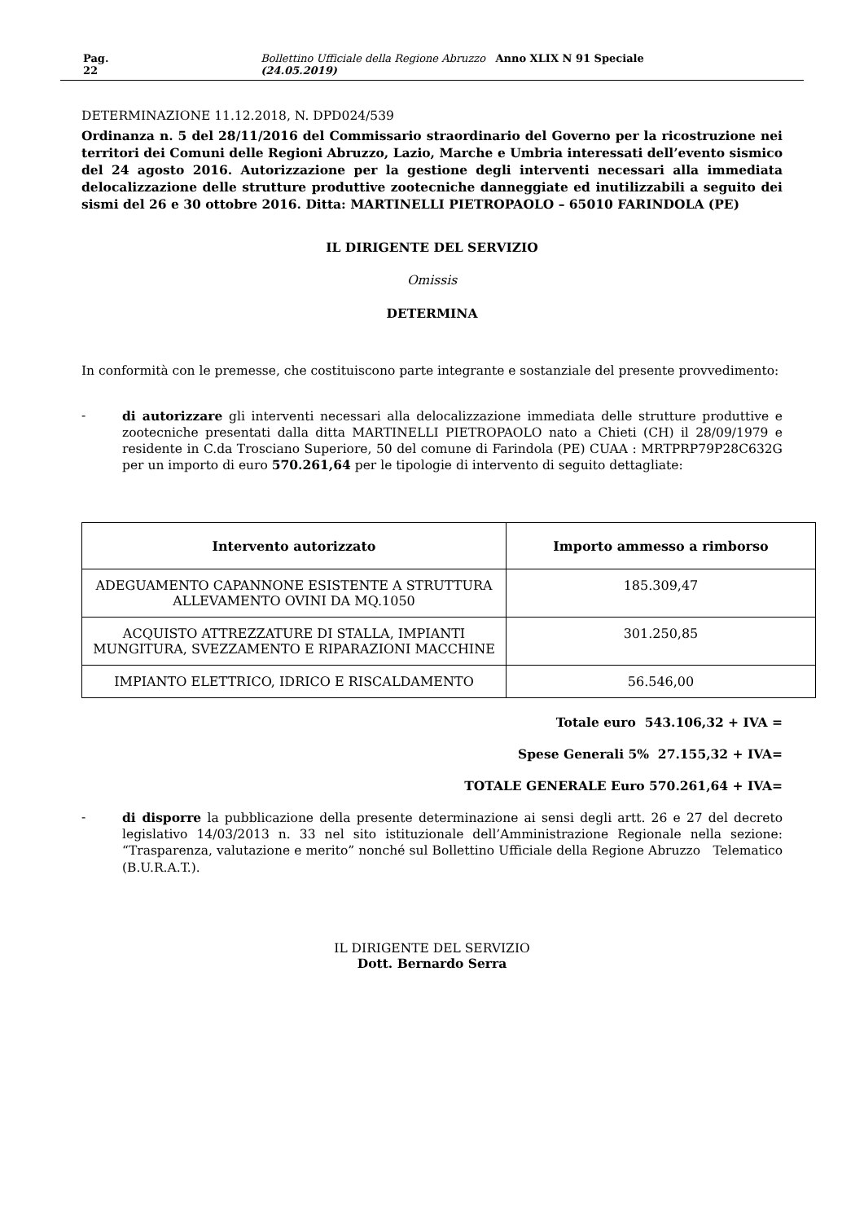Pag. 22 Bollettino Ufficiale della Regione Abruzzo Anno XLIX N 91 Speciale (24.05.2019)
DETERMINAZIONE 11.12.2018, N. DPD024/539
Ordinanza n. 5 del 28/11/2016 del Commissario straordinario del Governo per la ricostruzione nei territori dei Comuni delle Regioni Abruzzo, Lazio, Marche e Umbria interessati dell’evento sismico del 24 agosto 2016. Autorizzazione per la gestione degli interventi necessari alla immediata delocalizzazione delle strutture produttive zootecniche danneggiate ed inutilizzabili a seguito dei sismi del 26 e 30 ottobre 2016. Ditta: MARTINELLI PIETROPAOLO – 65010 FARINDOLA (PE)
IL DIRIGENTE DEL SERVIZIO
Omissis
DETERMINA
In conformità con le premesse, che costituiscono parte integrante e sostanziale del presente provvedimento:
-
di autorizzare gli interventi necessari alla delocalizzazione immediata delle strutture produttive e zootecniche presentati dalla ditta MARTINELLI PIETROPAOLO nato a Chieti (CH) il 28/09/1979 e residente in C.da Trosciano Superiore, 50 del comune di Farindola (PE) CUAA : MRTPRP79P28C632G per un importo di euro 570.261,64 per le tipologie di intervento di seguito dettagliate:
| Intervento autorizzato | Importo ammesso a rimborso |
| --- | --- |
| ADEGUAMENTO CAPANNONE ESISTENTE A STRUTTURA ALLEVAMENTO OVINI DA MQ.1050 | 185.309,47 |
| ACQUISTO ATTREZZATURE DI STALLA, IMPIANTI MUNGITURA, SVEZZAMENTO E RIPARAZIONI MACCHINE | 301.250,85 |
| IMPIANTO ELETTRICO, IDRICO E RISCALDAMENTO | 56.546,00 |
Totale euro 543.106,32 + IVA =
Spese Generali 5% 27.155,32 + IVA=
TOTALE GENERALE Euro 570.261,64 + IVA=
-
di disporre la pubblicazione della presente determinazione ai sensi degli artt. 26 e 27 del decreto legislativo 14/03/2013 n. 33 nel sito istituzionale dell’Amministrazione Regionale nella sezione: “Trasparenza, valutazione e merito” nonché sul Bollettino Ufficiale della Regione Abruzzo Telematico (B.U.R.A.T.).
IL DIRIGENTE DEL SERVIZIO
Dott. Bernardo Serra